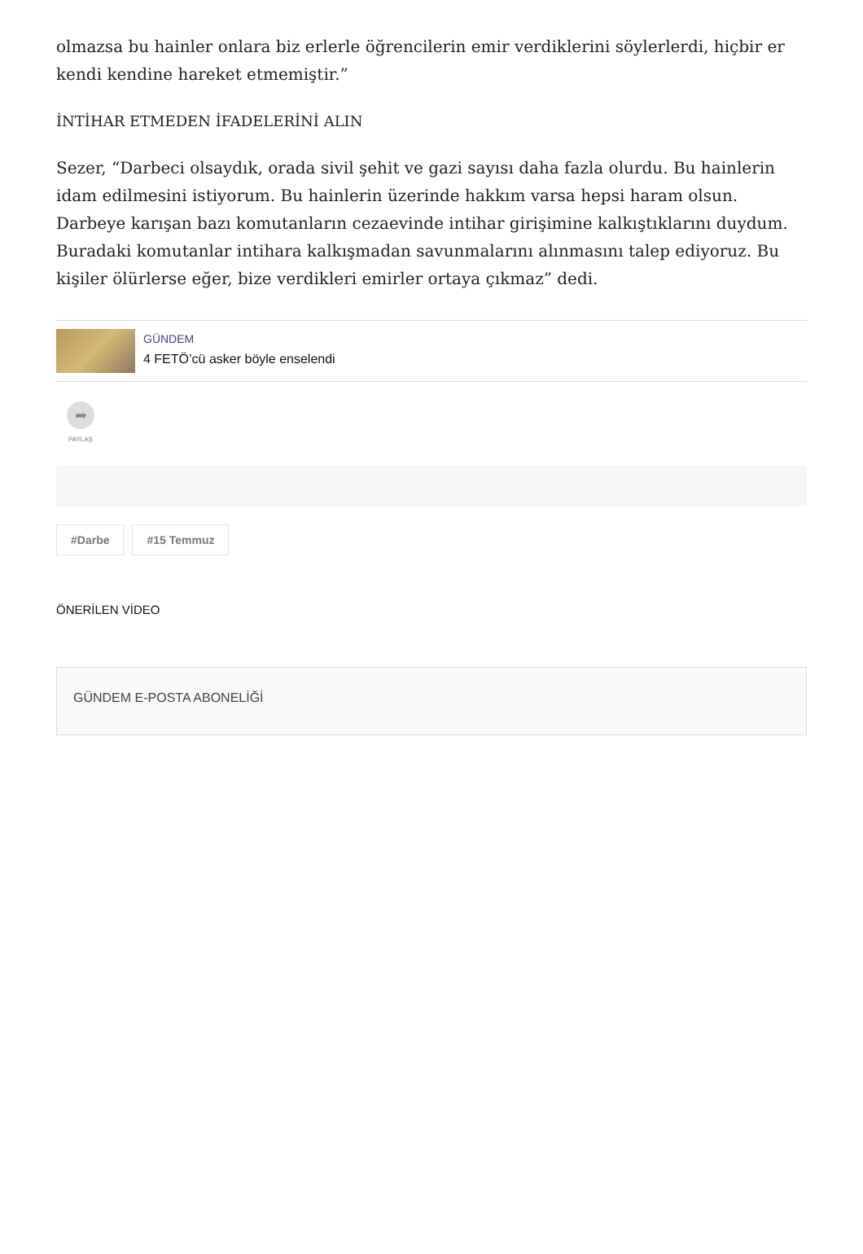olmazsa bu hainler onlara biz erlerle öğrencilerin emir verdiklerini söylerlerdi, hiçbir er kendi kendine hareket etmemiştir.”
İNTİHAR ETMEDEN İFADELERİNİ ALIN
Sezer, “Darbeci olsaydık, orada sivil şehit ve gazi sayısı daha fazla olurdu. Bu hainlerin idam edilmesini istiyorum. Bu hainlerin üzerinde hakkım varsa hepsi haram olsun. Darbeye karışan bazı komutanların cezaevinde intihar girişimine kalkıştıklarını duydum. Buradaki komutanlar intihara kalkışmadan savunmalarını alınmasını talep ediyoruz. Bu kişiler ölürlerse eğer, bize verdikleri emirler ortaya çıkmaz” dedi.
GÜNDEM
4 FETÖ’cü asker böyle enselendi
➦
PAYLAŞ
#Darbe #15 Temmuz
ÖNERİLEN VİDEO
GÜNDEM E-POSTA ABONELİĞİ